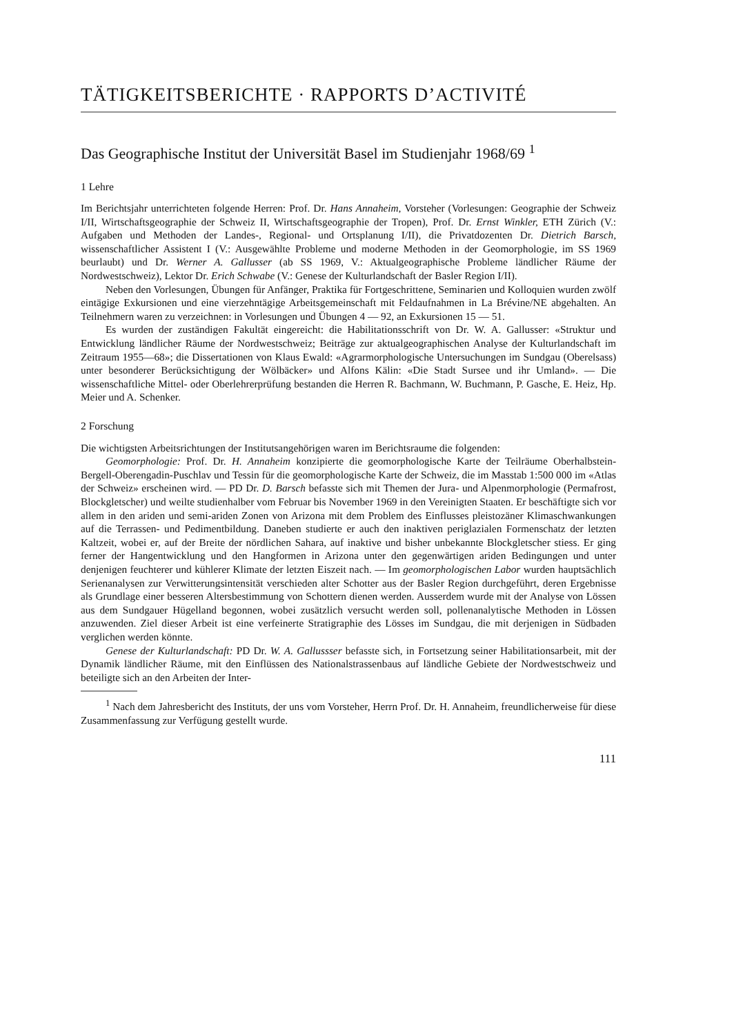TÄTIGKEITSBERICHTE · RAPPORTS D’ACTIVITÉ
Das Geographische Institut der Universität Basel im Studienjahr 1968/69 <sup>1</sup>
1 Lehre
Im Berichtsjahr unterrichteten folgende Herren: Prof. Dr. Hans Annaheim, Vorsteher (Vorlesungen: Geographie der Schweiz I/II, Wirtschaftsgeographie der Schweiz II, Wirtschaftsgeographie der Tropen), Prof. Dr. Ernst Winkler, ETH Zürich (V.: Aufgaben und Methoden der Landes-, Regional- und Ortsplanung I/II), die Privatdozenten Dr. Dietrich Barsch, wissenschaftlicher Assistent I (V.: Ausgewählte Probleme und moderne Methoden in der Geomorphologie, im SS 1969 beurlaubt) und Dr. Werner A. Gallusser (ab SS 1969, V.: Aktualgeographische Probleme ländlicher Räume der Nordwestschweiz), Lektor Dr. Erich Schwabe (V.: Genese der Kulturlandschaft der Basler Region I/II).
Neben den Vorlesungen, Übungen für Anfänger, Praktika für Fortgeschrittene, Seminarien und Kolloquien wurden zwölf eintägige Exkursionen und eine vierzehntägige Arbeitsgemeinschaft mit Feldaufnahmen in La Brévine/NE abgehalten. An Teilnehmern waren zu verzeichnen: in Vorlesungen und Übungen 4 — 92, an Exkursionen 15 — 51.
Es wurden der zuständigen Fakultät eingereicht: die Habilitationsschrift von Dr. W. A. Gallusser: «Struktur und Entwicklung ländlicher Räume der Nordwestschweiz; Beiträge zur aktualgeographischen Analyse der Kulturlandschaft im Zeitraum 1955—68»; die Dissertationen von Klaus Ewald: «Agrarmorphologische Untersuchungen im Sundgau (Oberelsass) unter besonderer Berücksichtigung der Wölbäcker» und Alfons Kälin: «Die Stadt Sursee und ihr Umland». — Die wissenschaftliche Mittel- oder Oberlehrerprüfung bestanden die Herren R. Bachmann, W. Buchmann, P. Gasche, E. Heiz, Hp. Meier und A. Schenker.
2 Forschung
Die wichtigsten Arbeitsrichtungen der Institutsangehörigen waren im Berichtsraume die folgenden:
Geomorphologie: Prof. Dr. H. Annaheim konzipierte die geomorphologische Karte der Teilräume Oberhalbstein-Bergell-Oberengadin-Puschlav und Tessin für die geomorphologische Karte der Schweiz, die im Masstab 1:500 000 im «Atlas der Schweiz» erscheinen wird. — PD Dr. D. Barsch befasste sich mit Themen der Jura- und Alpenmorphologie (Permafrost, Blockgletscher) und weilte studienhalber vom Februar bis November 1969 in den Vereinigten Staaten. Er beschäftigte sich vor allem in den ariden und semi-ariden Zonen von Arizona mit dem Problem des Einflusses pleistozäner Klimaschwankungen auf die Terrassen- und Pedimentbildung. Daneben studierte er auch den inaktiven periglazialen Formenschatz der letzten Kaltzeit, wobei er, auf der Breite der nördlichen Sahara, auf inaktive und bisher unbekannte Blockgletscher stiess. Er ging ferner der Hangentwicklung und den Hangformen in Arizona unter den gegenwärtigen ariden Bedingungen und unter denjenigen feuchterer und kühlerer Klimate der letzten Eiszeit nach. — Im geomorphologischen Labor wurden hauptsächlich Serienanalysen zur Verwitterungsintensität verschieden alter Schotter aus der Basler Region durchgeführt, deren Ergebnisse als Grundlage einer besseren Altersbestimmung von Schottern dienen werden. Ausserdem wurde mit der Analyse von Lössen aus dem Sundgauer Hügelland begonnen, wobei zusätzlich versucht werden soll, pollenanalytische Methoden in Lössen anzuwenden. Ziel dieser Arbeit ist eine verfeinerte Stratigraphie des Lösses im Sundgau, die mit derjenigen in Südbaden verglichen werden könnte.
Genese der Kulturlandschaft: PD Dr. W. A. Gallussser befasste sich, in Fortsetzung seiner Habilitationsarbeit, mit der Dynamik ländlicher Räume, mit den Einflüssen des Nationalstrassenbaus auf ländliche Gebiete der Nordwestschweiz und beteiligte sich an den Arbeiten der Inter-
<sup>1</sup> Nach dem Jahresbericht des Instituts, der uns vom Vorsteher, Herrn Prof. Dr. H. Annaheim, freundlicherweise für diese Zusammenfassung zur Verfügung gestellt wurde.
111